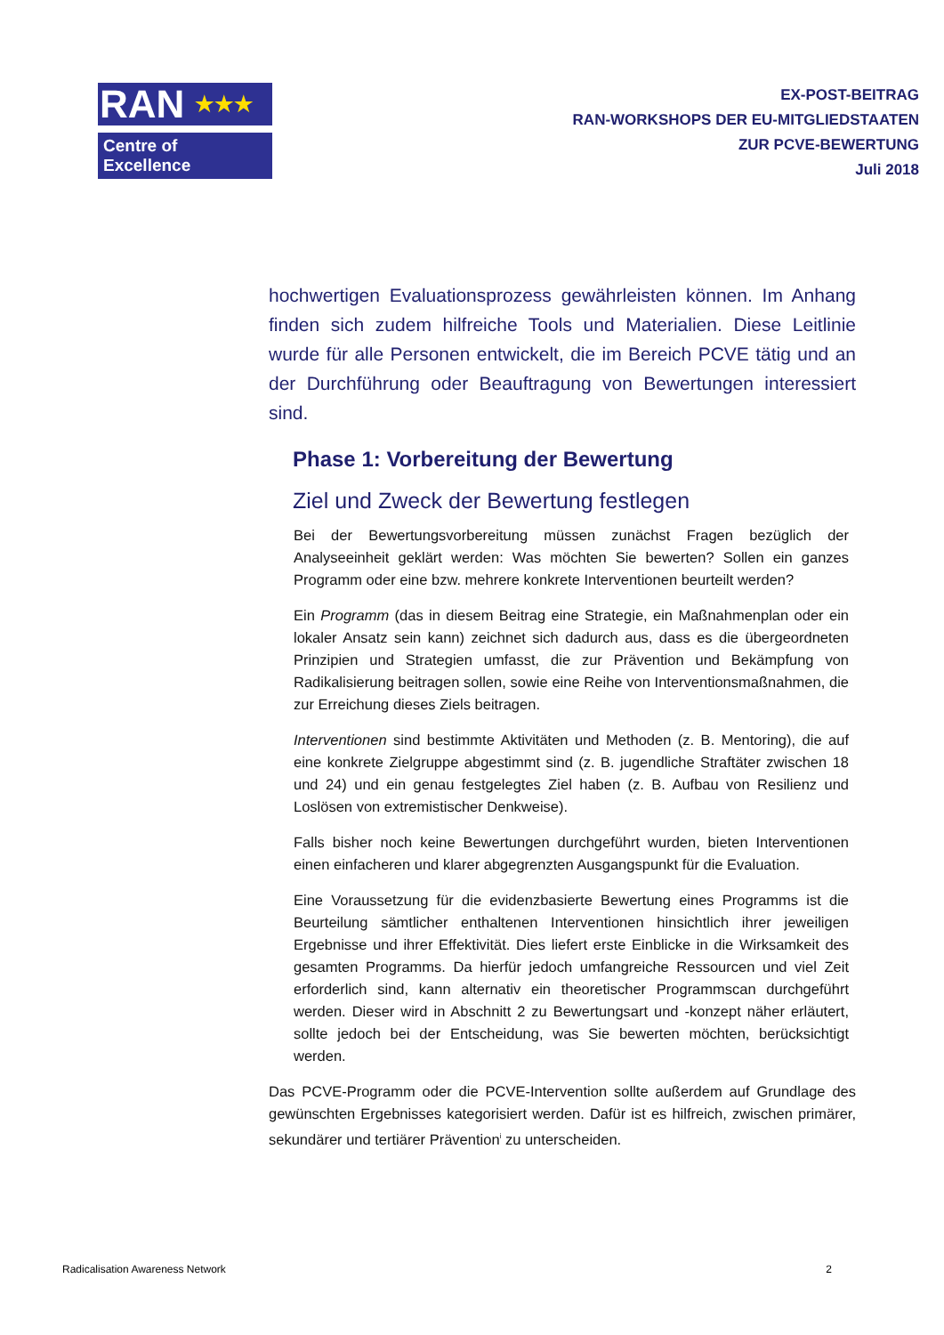RAN ★★★
Centre of Excellence
EX-POST-BEITRAG
RAN-WORKSHOPS DER EU-MITGLIEDSTAATEN
ZUR PCVE-BEWERTUNG
Juli 2018
hochwertigen Evaluationsprozess gewährleisten können. Im Anhang finden sich zudem hilfreiche Tools und Materialien. Diese Leitlinie wurde für alle Personen entwickelt, die im Bereich PCVE tätig und an der Durchführung oder Beauftragung von Bewertungen interessiert sind.
Phase 1: Vorbereitung der Bewertung
Ziel und Zweck der Bewertung festlegen
Bei der Bewertungsvorbereitung müssen zunächst Fragen bezüglich der Analyseeinheit geklärt werden: Was möchten Sie bewerten? Sollen ein ganzes Programm oder eine bzw. mehrere konkrete Interventionen beurteilt werden?
Ein Programm (das in diesem Beitrag eine Strategie, ein Maßnahmenplan oder ein lokaler Ansatz sein kann) zeichnet sich dadurch aus, dass es die übergeordneten Prinzipien und Strategien umfasst, die zur Prävention und Bekämpfung von Radikalisierung beitragen sollen, sowie eine Reihe von Interventionsmaßnahmen, die zur Erreichung dieses Ziels beitragen.
Interventionen sind bestimmte Aktivitäten und Methoden (z. B. Mentoring), die auf eine konkrete Zielgruppe abgestimmt sind (z. B. jugendliche Straftäter zwischen 18 und 24) und ein genau festgelegtes Ziel haben (z. B. Aufbau von Resilienz und Loslösen von extremistischer Denkweise).
Falls bisher noch keine Bewertungen durchgeführt wurden, bieten Interventionen einen einfacheren und klarer abgegrenzten Ausgangspunkt für die Evaluation.
Eine Voraussetzung für die evidenzbasierte Bewertung eines Programms ist die Beurteilung sämtlicher enthaltenen Interventionen hinsichtlich ihrer jeweiligen Ergebnisse und ihrer Effektivität. Dies liefert erste Einblicke in die Wirksamkeit des gesamten Programms. Da hierfür jedoch umfangreiche Ressourcen und viel Zeit erforderlich sind, kann alternativ ein theoretischer Programmscan durchgeführt werden. Dieser wird in Abschnitt 2 zu Bewertungsart und -konzept näher erläutert, sollte jedoch bei der Entscheidung, was Sie bewerten möchten, berücksichtigt werden.
Das PCVE-Programm oder die PCVE-Intervention sollte außerdem auf Grundlage des gewünschten Ergebnisses kategorisiert werden. Dafür ist es hilfreich, zwischen primärer, sekundärer und tertiärer Prävention<sup>i</sup> zu unterscheiden.
Radicalisation Awareness Network 2